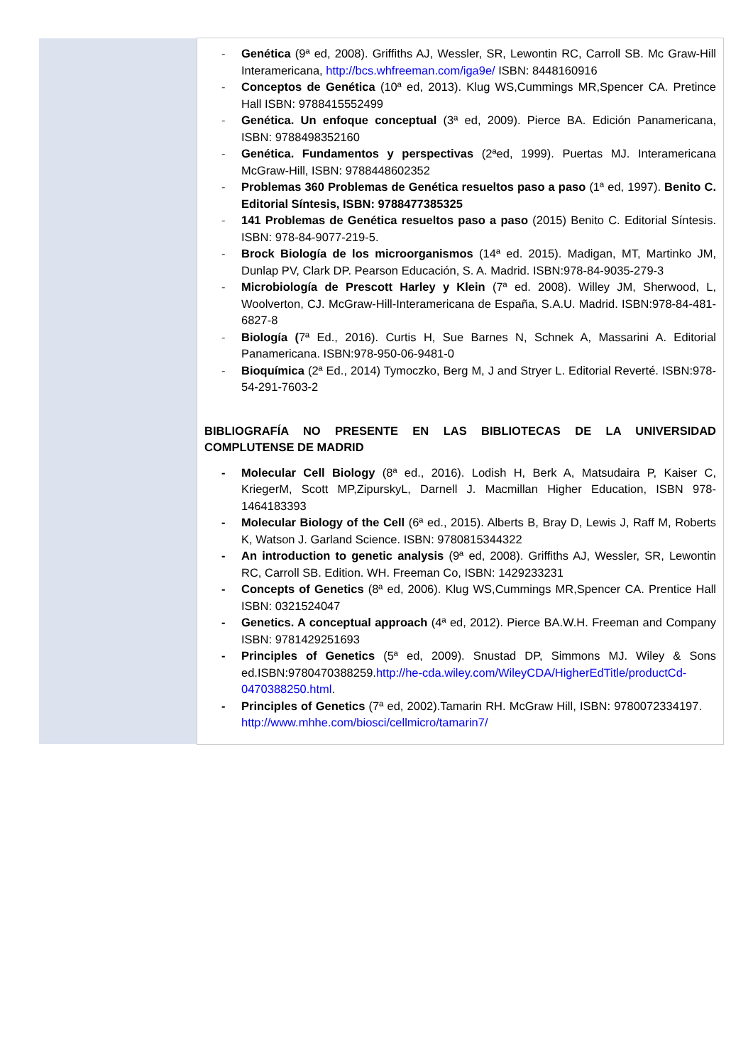| | - Genética (9ª ed, 2008). Griffiths AJ, Wessler, SR, Lewontin RC, Carroll SB. Mc Graw-Hill Interamericana, http://bcs.whfreeman.com/iga9e/ ISBN: 8448160916 - Conceptos de Genética (10ª ed, 2013). Klug WS,Cummings MR,Spencer CA. Pretince Hall ISBN: 9788415552499 - Genética. Un enfoque conceptual (3ª ed, 2009). Pierce BA. Edición Panamericana, ISBN: 9788498352160 - Genética. Fundamentos y perspectivas (2ªed, 1999). Puertas MJ. Interamericana McGraw-Hill, ISBN: 9788448602352 - Problemas 360 Problemas de Genética resueltos paso a paso (1ª ed, 1997). Benito C. Editorial Síntesis, ISBN: 9788477385325 - 141 Problemas de Genética resueltos paso a paso (2015) Benito C. Editorial Síntesis. ISBN: 978-84-9077-219-5. - Brock Biología de los microorganismos (14ª ed. 2015). Madigan, MT, Martinko JM, Dunlap PV, Clark DP. Pearson Educación, S. A. Madrid. ISBN:978-84-9035-279-3 - Microbiología de Prescott Harley y Klein (7ª ed. 2008). Willey JM, Sherwood, L, Woolverton, CJ. McGraw-Hill-Interamericana de España, S.A.U. Madrid. ISBN:978-84-481-6827-8 - Biología ( 7ª Ed., 2016). Curtis H, Sue Barnes N, Schnek A, Massarini A. Editorial Panamericana. ISBN:978-950-06-9481-0 - Bioquímica (2ª Ed., 2014) Tymoczko, Berg M, J and Stryer L. Editorial Reverté. ISBN:978-54-291-7603-2 BIBLIOGRAFÍA NO PRESENTE EN LAS BIBLIOTECAS DE LA UNIVERSIDAD COMPLUTENSE DE MADRID - Molecular Cell Biology (8ª ed., 2016). Lodish H, Berk A, Matsudaira P, Kaiser C, KriegerM, Scott MP,ZipurskyL, Darnell J. Macmillan Higher Education, ISBN 978-1464183393 - Molecular Biology of the Cell (6ª ed., 2015). Alberts B, Bray D, Lewis J, Raff M, Roberts K, Watson J. Garland Science. ISBN: 9780815344322 - An introduction to genetic analysis (9ª ed, 2008). Griffiths AJ, Wessler, SR, Lewontin RC, Carroll SB. Edition. WH. Freeman Co, ISBN: 1429233231 - Concepts of Genetics (8ª ed, 2006). Klug WS,Cummings MR,Spencer CA. Prentice Hall ISBN: 0321524047 - Genetics. A conceptual approach (4ª ed, 2012). Pierce BA.W.H. Freeman and Company ISBN: 9781429251693 - Principles of Genetics (5ª ed, 2009). Snustad DP, Simmons MJ. Wiley & Sons ed.ISBN:9780470388259. http://he-cda.wiley.com/WileyCDA/HigherEdTitle/productCd-0470388250.html . - Principles of Genetics (7ª ed, 2002).Tamarin RH. McGraw Hill, ISBN: 9780072334197. http://www.mhhe.com/biosci/cellmicro/tamarin7/ |